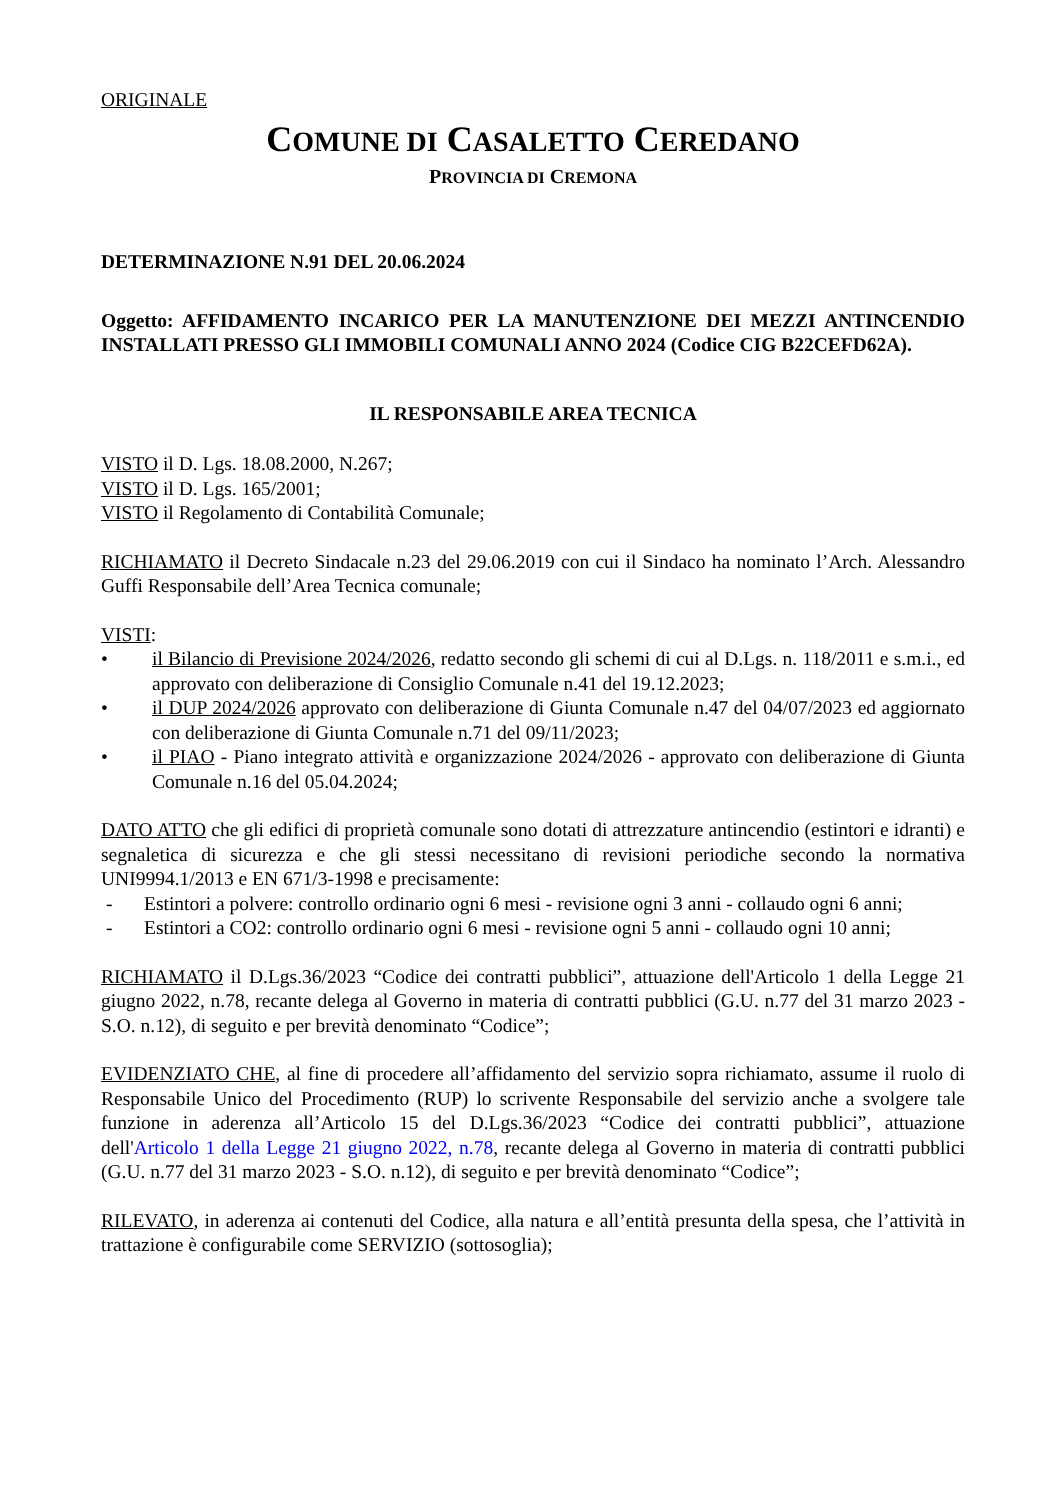ORIGINALE
COMUNE DI CASALETTO CEREDANO
PROVINCIA DI CREMONA
DETERMINAZIONE N.91 DEL 20.06.2024
Oggetto: AFFIDAMENTO INCARICO PER LA MANUTENZIONE DEI MEZZI ANTINCENDIO INSTALLATI PRESSO GLI IMMOBILI COMUNALI ANNO 2024 (Codice CIG B22CEFD62A).
IL RESPONSABILE AREA TECNICA
VISTO il D. Lgs. 18.08.2000, N.267;
VISTO il D. Lgs. 165/2001;
VISTO il Regolamento di Contabilità Comunale;
RICHIAMATO il Decreto Sindacale n.23 del 29.06.2019 con cui il Sindaco ha nominato l’Arch. Alessandro Guffi Responsabile dell’Area Tecnica comunale;
VISTI:
• il Bilancio di Previsione 2024/2026, redatto secondo gli schemi di cui al D.Lgs. n. 118/2011 e s.m.i., ed approvato con deliberazione di Consiglio Comunale n.41 del 19.12.2023;
• il DUP 2024/2026 approvato con deliberazione di Giunta Comunale n.47 del 04/07/2023 ed aggiornato con deliberazione di Giunta Comunale n.71 del 09/11/2023;
• il PIAO - Piano integrato attività e organizzazione 2024/2026 - approvato con deliberazione di Giunta Comunale n.16 del 05.04.2024;
DATO ATTO che gli edifici di proprietà comunale sono dotati di attrezzature antincendio (estintori e idranti) e segnaletica di sicurezza e che gli stessi necessitano di revisioni periodiche secondo la normativa UNI9994.1/2013 e EN 671/3-1998 e precisamente:
- Estintori a polvere: controllo ordinario ogni 6 mesi - revisione ogni 3 anni - collaudo ogni 6 anni;
- Estintori a CO2: controllo ordinario ogni 6 mesi - revisione ogni 5 anni - collaudo ogni 10 anni;
RICHIAMATO il D.Lgs.36/2023 “Codice dei contratti pubblici”, attuazione dell'Articolo 1 della Legge 21 giugno 2022, n.78, recante delega al Governo in materia di contratti pubblici (G.U. n.77 del 31 marzo 2023 - S.O. n.12), di seguito e per brevità denominato “Codice”;
EVIDENZIATO CHE, al fine di procedere all’affidamento del servizio sopra richiamato, assume il ruolo di Responsabile Unico del Procedimento (RUP) lo scrivente Responsabile del servizio anche a svolgere tale funzione in aderenza all’Articolo 15 del D.Lgs.36/2023 “Codice dei contratti pubblici”, attuazione dell'Articolo 1 della Legge 21 giugno 2022, n.78, recante delega al Governo in materia di contratti pubblici (G.U. n.77 del 31 marzo 2023 - S.O. n.12), di seguito e per brevità denominato “Codice”;
RILEVATO, in aderenza ai contenuti del Codice, alla natura e all’entità presunta della spesa, che l’attività in trattazione è configurabile come SERVIZIO (sottosoglia);